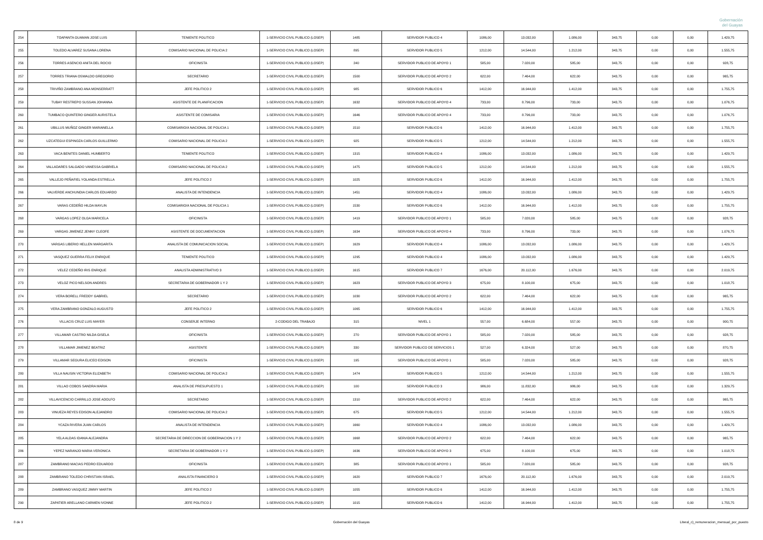Gobernación
del Guayas
| 254 | TOAPANTA GUAMAN JOSE LUIS | TENIENTE POLITICO | 1-SERVICIO CIVIL PUBLICO (LOSEP) | 1485 | SERVIDOR PUBLICO 4 | 1086,00 | 13.032,00 | 1.086,00 | 343,75 | 0,00 | 0,00 | 1.429,75 |
| 255 | TOLEDO ALVAREZ SUSANA LORENA | COMISARIO NACIONAL DE POLICIA 2 | 1-SERVICIO CIVIL PUBLICO (LOSEP) | 895 | SERVIDOR PUBLICO 5 | 1212,00 | 14.544,00 | 1.212,00 | 343,75 | 0,00 | 0,00 | 1.555,75 |
| 256 | TORRES ASENCIO ANITA DEL ROCIO | OFICINISTA | 1-SERVICIO CIVIL PUBLICO (LOSEP) | 240 | SERVIDOR PUBLICO DE APOYO 1 | 585,00 | 7.020,00 | 585,00 | 343,75 | 0,00 | 0,00 | 928,75 |
| 257 | TORRES TRIANA OSWALDO GREGORIO | SECRETARIO | 1-SERVICIO CIVIL PUBLICO (LOSEP) | 1500 | SERVIDOR PUBLICO DE APOYO 2 | 622,00 | 7.464,00 | 622,00 | 343,75 | 0,00 | 0,00 | 965,75 |
| 258 | TRIVIÑO ZAMBRANO ANA MONSERRATT | JEFE POLITICO 2 | 1-SERVICIO CIVIL PUBLICO (LOSEP) | 985 | SERVIDOR PUBLICO 6 | 1412,00 | 16.944,00 | 1.412,00 | 343,75 | 0,00 | 0,00 | 1.755,75 |
| 259 | TUBAY RESTREPO SUSSAN JOHANNA | ASISTENTE DE PLANIFICACION | 1-SERVICIO CIVIL PUBLICO (LOSEP) | 1632 | SERVIDOR PUBLICO DE APOYO 4 | 733,00 | 8.796,00 | 733,00 | 343,75 | 0,00 | 0,00 | 1.076,75 |
| 260 | TUMBACO QUINTERO GINGER AURISTELA | ASISTENTE DE COMISARIA | 1-SERVICIO CIVIL PUBLICO (LOSEP) | 1646 | SERVIDOR PUBLICO DE APOYO 4 | 733,00 | 8.796,00 | 733,00 | 343,75 | 0,00 | 0,00 | 1.076,75 |
| 261 | UBILLUS MUÑOZ GINGER MARIANELLA | COMISARIO/A NACIONAL DE POLICIA 1 | 1-SERVICIO CIVIL PUBLICO (LOSEP) | 1510 | SERVIDOR PUBLICO 6 | 1412,00 | 16.944,00 | 1.412,00 | 343,75 | 0,00 | 0,00 | 1.755,75 |
| 262 | UZCATEGUI ESPINOZA CARLOS GUILLERMO | COMISARIO NACIONAL DE POLICIA 2 | 1-SERVICIO CIVIL PUBLICO (LOSEP) | 925 | SERVIDOR PUBLICO 5 | 1212,00 | 14.544,00 | 1.212,00 | 343,75 | 0,00 | 0,00 | 1.555,75 |
| 263 | VACA BENITES DANIEL HUMBERTO | TENIENTE POLITICO | 1-SERVICIO CIVIL PUBLICO (LOSEP) | 1315 | SERVIDOR PUBLICO 4 | 1086,00 | 13.032,00 | 1.086,00 | 343,75 | 0,00 | 0,00 | 1.429,75 |
| 264 | VALLADARES SALGADO VANESSA GABRIELA | COMISARIO NACIONAL DE POLICIA 2 | 1-SERVICIO CIVIL PUBLICO (LOSEP) | 1475 | SERVIDOR PUBLICO 5 | 1212,00 | 14.544,00 | 1.212,00 | 343,75 | 0,00 | 0,00 | 1.555,75 |
| 265 | VALLEJO PEÑAFIEL YOLANDA ESTRELLA | JEFE POLITICO 2 | 1-SERVICIO CIVIL PUBLICO (LOSEP) | 1025 | SERVIDOR PUBLICO 6 | 1412,00 | 16.944,00 | 1.412,00 | 343,75 | 0,00 | 0,00 | 1.755,75 |
| 266 | VALVERDE ANCHUNDIA CARLOS EDUARDO | ANALISTA DE INTENDENCIA | 1-SERVICIO CIVIL PUBLICO (LOSEP) | 1451 | SERVIDOR PUBLICO 4 | 1086,00 | 13.032,00 | 1.086,00 | 343,75 | 0,00 | 0,00 | 1.429,75 |
| 267 | VARAS CEDEÑO HILDA MAYLIN | COMISARIO/A NACIONAL DE POLICIA 1 | 1-SERVICIO CIVIL PUBLICO (LOSEP) | 1530 | SERVIDOR PUBLICO 6 | 1412,00 | 16.944,00 | 1.412,00 | 343,75 | 0,00 | 0,00 | 1.755,75 |
| 268 | VARGAS LOPEZ OLGA MARICELA | OFICINISTA | 1-SERVICIO CIVIL PUBLICO (LOSEP) | 1419 | SERVIDOR PUBLICO DE APOYO 1 | 585,00 | 7.020,00 | 585,00 | 343,75 | 0,00 | 0,00 | 928,75 |
| 269 | VARGAS JIMENEZ JENNY CLEOFE | ASISTENTE DE DOCUMENTACION | 1-SERVICIO CIVIL PUBLICO (LOSEP) | 1634 | SERVIDOR PUBLICO DE APOYO 4 | 733,00 | 8.796,00 | 733,00 | 343,75 | 0,00 | 0,00 | 1.076,75 |
| 270 | VARGAS LIBERIO HELLEN MARGARITA | ANALISTA DE COMUNICACION SOCIAL | 1-SERVICIO CIVIL PUBLICO (LOSEP) | 1629 | SERVIDOR PUBLICO 4 | 1086,00 | 13.032,00 | 1.086,00 | 343,75 | 0,00 | 0,00 | 1.429,75 |
| 271 | VASQUEZ GUERRA FELIX ENRIQUE | TENIENTE POLITICO | 1-SERVICIO CIVIL PUBLICO (LOSEP) | 1295 | SERVIDOR PUBLICO 4 | 1086,00 | 13.032,00 | 1.086,00 | 343,75 | 0,00 | 0,00 | 1.429,75 |
| 272 | VELEZ CEDEÑO IRIS ENRIQUE | ANALISTA ADMINISTRATIVO 3 | 1-SERVICIO CIVIL PUBLICO (LOSEP) | 1615 | SERVIDOR PUBLICO 7 | 1676,00 | 20.112,00 | 1.676,00 | 343,75 | 0,00 | 0,00 | 2.019,75 |
| 273 | VELOZ PICO NELSON ANDRES | SECRETARIA DE GOBERNADOR 1 Y 2 | 1-SERVICIO CIVIL PUBLICO (LOSEP) | 1623 | SERVIDOR PUBLICO DE APOYO 3 | 675,00 | 8.100,00 | 675,00 | 343,75 | 0,00 | 0,00 | 1.018,75 |
| 274 | VERA BORELL FREDDY GABRIEL | SECRETARIO | 1-SERVICIO CIVIL PUBLICO (LOSEP) | 1030 | SERVIDOR PUBLICO DE APOYO 2 | 622,00 | 7.464,00 | 622,00 | 343,75 | 0,00 | 0,00 | 965,75 |
| 275 | VERA ZAMBRANO GONZALO AUGUSTO | JEFE POLITICO 2 | 1-SERVICIO CIVIL PUBLICO (LOSEP) | 1065 | SERVIDOR PUBLICO 6 | 1412,00 | 16.944,00 | 1.412,00 | 343,75 | 0,00 | 0,00 | 1.755,75 |
| 276 | VILLACIS CRUZ LUIS MAYER | CONSERJE INTERNO | 2-CODIGO DEL TRABAJO | 315 | NIVEL 1 | 557,00 | 6.684,00 | 557,00 | 343,75 | 0,00 | 0,00 | 900,75 |
| 277 | VILLAMAR CASTRO NILDA GISELA | OFICINISTA | 1-SERVICIO CIVIL PUBLICO (LOSEP) | 270 | SERVIDOR PUBLICO DE APOYO 1 | 585,00 | 7.020,00 | 585,00 | 343,75 | 0,00 | 0,00 | 928,75 |
| 278 | VILLAMAR JIMENEZ BEATRIZ | ASISTENTE | 1-SERVICIO CIVIL PUBLICO (LOSEP) | 330 | SERVIDOR PUBLICO DE SERVICIOS 1 | 527,00 | 6.324,00 | 527,00 | 343,75 | 0,00 | 0,00 | 870,75 |
| 279 | VILLAMAR SEGURA ELICEO EDISON | OFICINISTA | 1-SERVICIO CIVIL PUBLICO (LOSEP) | 195 | SERVIDOR PUBLICO DE APOYO 1 | 585,00 | 7.020,00 | 585,00 | 343,75 | 0,00 | 0,00 | 928,75 |
| 280 | VILLA NAUSIN VICTORIA ELIZABETH | COMISARIO NACIONAL DE POLICIA 2 | 1-SERVICIO CIVIL PUBLICO (LOSEP) | 1474 | SERVIDOR PUBLICO 5 | 1212,00 | 14.544,00 | 1.212,00 | 343,75 | 0,00 | 0,00 | 1.555,75 |
| 281 | VILLAO COBOS SANDRA MARIA | ANALISTA DE PRESUPUESTO 1 | 1-SERVICIO CIVIL PUBLICO (LOSEP) | 100 | SERVIDOR PUBLICO 3 | 986,00 | 11.832,00 | 986,00 | 343,75 | 0,00 | 0,00 | 1.329,75 |
| 282 | VILLAVICENCIO CARRILLO JOSE ADOLFO | SECRETARIO | 1-SERVICIO CIVIL PUBLICO (LOSEP) | 1310 | SERVIDOR PUBLICO DE APOYO 2 | 622,00 | 7.464,00 | 622,00 | 343,75 | 0,00 | 0,00 | 965,75 |
| 283 | VINUEZA REYES EDISON ALEJANDRO | COMISARIO NACIONAL DE POLICIA 2 | 1-SERVICIO CIVIL PUBLICO (LOSEP) | 675 | SERVIDOR PUBLICO 5 | 1212,00 | 14.544,00 | 1.212,00 | 343,75 | 0,00 | 0,00 | 1.555,75 |
| 284 | YCAZA RIVERA JUAN CARLOS | ANALISTA DE INTENDENCIA | 1-SERVICIO CIVIL PUBLICO (LOSEP) | 1660 | SERVIDOR PUBLICO 4 | 1086,00 | 13.032,00 | 1.086,00 | 343,75 | 0,00 | 0,00 | 1.429,75 |
| 285 | YELA ALDAS IDANIA ALEJANDRA | SECRETARIA DE DIRECCION DE GOBERNACION 1 Y 2 | 1-SERVICIO CIVIL PUBLICO (LOSEP) | 1668 | SERVIDOR PUBLICO DE APOYO 2 | 622,00 | 7.464,00 | 622,00 | 343,75 | 0,00 | 0,00 | 965,75 |
| 286 | YEPEZ NARANJO MARIA VERONICA | SECRETARIA DE GOBERNADOR 1 Y 2 | 1-SERVICIO CIVIL PUBLICO (LOSEP) | 1636 | SERVIDOR PUBLICO DE APOYO 3 | 675,00 | 8.100,00 | 675,00 | 343,75 | 0,00 | 0,00 | 1.018,75 |
| 287 | ZAMBRANO MACIAS PEDRO EDUARDO | OFICINISTA | 1-SERVICIO CIVIL PUBLICO (LOSEP) | 385 | SERVIDOR PUBLICO DE APOYO 1 | 585,00 | 7.020,00 | 585,00 | 343,75 | 0,00 | 0,00 | 928,75 |
| 288 | ZAMBRANO TOLEDO CHRISTIAN ISRAEL | ANALISTA FINANCIERO 3 | 1-SERVICIO CIVIL PUBLICO (LOSEP) | 1620 | SERVIDOR PUBLICO 7 | 1676,00 | 20.112,00 | 1.676,00 | 343,75 | 0,00 | 0,00 | 2.019,75 |
| 289 | ZAMBRANO VASQUEZ JIMMY MARTIN | JEFE POLITICO 2 | 1-SERVICIO CIVIL PUBLICO (LOSEP) | 1055 | SERVIDOR PUBLICO 6 | 1412,00 | 16.944,00 | 1.412,00 | 343,75 | 0,00 | 0,00 | 1.755,75 |
| 290 | ZAPATIER ARELLANO CARMEN IVONNE | JEFE POLITICO 2 | 1-SERVICIO CIVIL PUBLICO (LOSEP) | 1015 | SERVIDOR PUBLICO 6 | 1412,00 | 16.944,00 | 1.412,00 | 343,75 | 0,00 | 0,00 | 1.755,75 |
8 de 9 Gobernación del Guayas Literal_c)_remuneracion_mensual_por_puesto